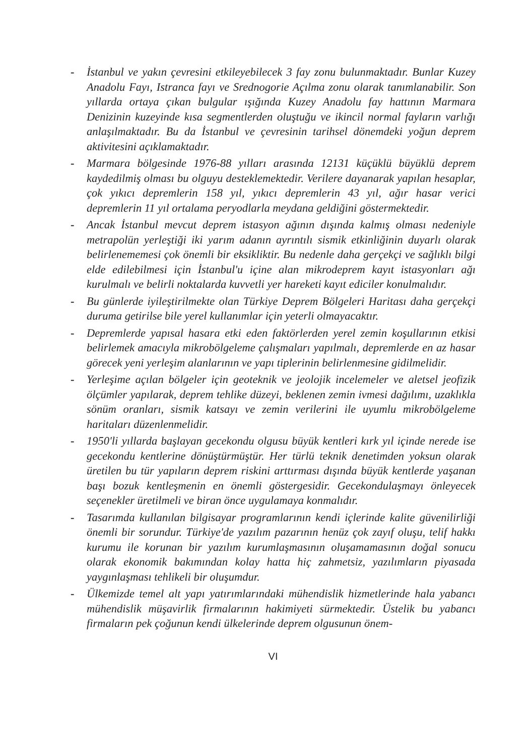- İstanbul ve yakın çevresini etkileyebilecek 3 fay zonu bulunmaktadır. Bunlar Kuzey Anadolu Fayı, Istranca fayı ve Srednogorie Açılma zonu olarak tanımlanabilir. Son yıllarda ortaya çıkan bulgular ışığında Kuzey Anadolu fay hattının Marmara Denizinin kuzeyinde kısa segmentlerden oluştuğu ve ikincil normal fayların varlığı anlaşılmaktadır. Bu da İstanbul ve çevresinin tarihsel dönemdeki yoğun deprem aktivitesini açıklamaktadır.
- Marmara bölgesinde 1976-88 yılları arasında 12131 küçüklü büyüklü deprem kaydedilmiş olması bu olguyu desteklemektedir. Verilere dayanarak yapılan hesaplar, çok yıkıcı depremlerin 158 yıl, yıkıcı depremlerin 43 yıl, ağır hasar verici depremlerin 11 yıl ortalama peryodlarla meydana geldiğini göstermektedir.
- Ancak İstanbul mevcut deprem istasyon ağının dışında kalmış olması nedeniyle metrapolün yerleştiği iki yarım adanın ayrıntılı sismik etkinliğinin duyarlı olarak belirlenememesi çok önemli bir eksikliktir. Bu nedenle daha gerçekçi ve sağlıklı bilgi elde edilebilmesi için İstanbul'u içine alan mikrodeprem kayıt istasyonları ağı kurulmalı ve belirli noktalarda kuvvetli yer hareketi kayıt ediciler konulmalıdır.
- Bu günlerde iyileştirilmekte olan Türkiye Deprem Bölgeleri Haritası daha gerçekçi duruma getirilse bile yerel kullanımlar için yeterli olmayacaktır.
- Depremlerde yapısal hasara etki eden faktörlerden yerel zemin koşullarının etkisi belirlemek amacıyla mikrobölgeleme çalışmaları yapılmalı, depremlerde en az hasar görecek yeni yerleşim alanlarının ve yapı tiplerinin belirlenmesine gidilmelidir.
- Yerleşime açılan bölgeler için geoteknik ve jeolojik incelemeler ve aletsel jeofizik ölçümler yapılarak, deprem tehlike düzeyi, beklenen zemin ivmesi dağılımı, uzaklıkla sönüm oranları, sismik katsayı ve zemin verilerini ile uyumlu mikrobölgeleme haritaları düzenlenmelidir.
- 1950'li yıllarda başlayan gecekondu olgusu büyük kentleri kırk yıl içinde nerede ise gecekondu kentlerine dönüştürmüştür. Her türlü teknik denetimden yoksun olarak üretilen bu tür yapıların deprem riskini arttırması dışında büyük kentlerde yaşanan başı bozuk kentleşmenin en önemli göstergesidir. Gecekondulaşmayı önleyecek seçenekler üretilmeli ve biran önce uygulamaya konmalıdır.
- Tasarımda kullanılan bilgisayar programlarının kendi içlerinde kalite güvenilirliği önemli bir sorundur. Türkiye'de yazılım pazarının henüz çok zayıf oluşu, telif hakkı kurumu ile korunan bir yazılım kurumlaşmasının oluşamamasının doğal sonucu olarak ekonomik bakımından kolay hatta hiç zahmetsiz, yazılımların piyasada yaygınlaşması tehlikeli bir oluşumdur.
- Ülkemizde temel alt yapı yatırımlarındaki mühendislik hizmetlerinde hala yabancı mühendislik müşavirlik firmalarının hakimiyeti sürmektedir. Üstelik bu yabancı firmaların pek çoğunun kendi ülkelerinde deprem olgusunun önem-
VI